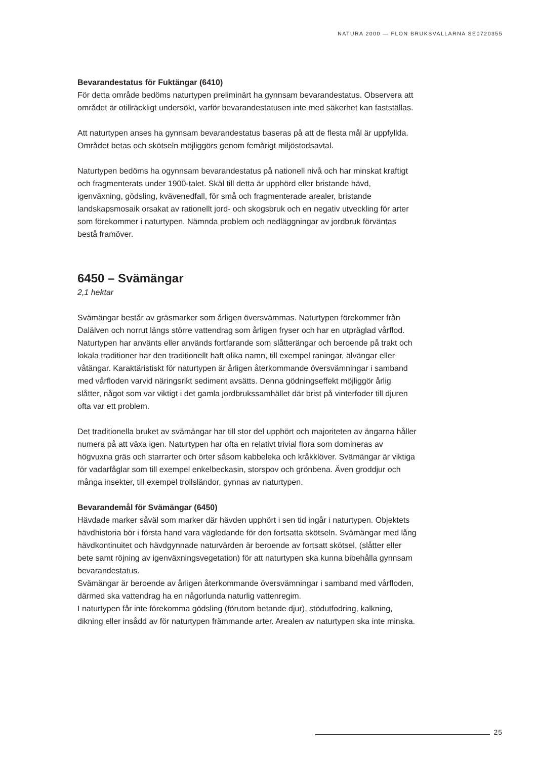NATURA 2000 — FLON BRUKSVALLARNA SE0720355
Bevarandestatus för Fuktängar (6410)
För detta område bedöms naturtypen preliminärt ha gynnsam bevarandestatus. Observera att området är otillräckligt undersökt, varför bevarandestatusen inte med säkerhet kan fastställas.
Att naturtypen anses ha gynnsam bevarandestatus baseras på att de flesta mål är uppfyllda. Området betas och skötseln möjliggörs genom femårigt miljöstodsavtal.
Naturtypen bedöms ha ogynnsam bevarandestatus på nationell nivå och har minskat kraftigt och fragmenterats under 1900-talet. Skäl till detta är upphörd eller bristande hävd, igenväxning, gödsling, kvävenedfall, för små och fragmenterade arealer, bristande landskapsmosaik orsakat av rationellt jord- och skogsbruk och en negativ utveckling för arter som förekommer i naturtypen. Nämnda problem och nedläggningar av jordbruk förväntas bestå framöver.
6450 – Svämängar
2,1 hektar
Svämängar består av gräsmarker som årligen översvämmas. Naturtypen förekommer från Dalälven och norrut längs större vattendrag som årligen fryser och har en utpräglad vårflod. Naturtypen har använts eller används fortfarande som slåtterängar och beroende på trakt och lokala traditioner har den traditionellt haft olika namn, till exempel raningar, älvängar eller våtängar. Karaktäristiskt för naturtypen är årligen återkommande översvämningar i samband med vårfloden varvid näringsrikt sediment avsätts. Denna gödningseffekt möjliggör årlig slåtter, något som var viktigt i det gamla jordbrukssamhället där brist på vinterfoder till djuren ofta var ett problem.
Det traditionella bruket av svämängar har till stor del upphört och majoriteten av ängarna håller numera på att växa igen. Naturtypen har ofta en relativt trivial flora som domineras av högvuxna gräs och starrarter och örter såsom kabbeleka och kråkklöver. Svämängar är viktiga för vadarfåglar som till exempel enkelbeckasin, storspov och grönbena. Även groddjur och många insekter, till exempel trollsländor, gynnas av naturtypen.
Bevarandemål för Svämängar (6450)
Hävdade marker såväl som marker där hävden upphört i sen tid ingår i naturtypen. Objektets hävdhistoria bör i första hand vara vägledande för den fortsatta skötseln. Svämängar med lång hävdkontinuitet och hävdgynnade naturvärden är beroende av fortsatt skötsel, (slåtter eller bete samt röjning av igenväxningsvegetation) för att naturtypen ska kunna bibehålla gynnsam bevarandestatus.
Svämängar är beroende av årligen återkommande översvämningar i samband med vårfloden, därmed ska vattendrag ha en någorlunda naturlig vattenregim.
I naturtypen får inte förekomma gödsling (förutom betande djur), stödutfodring, kalkning, dikning eller insådd av för naturtypen främmande arter. Arealen av naturtypen ska inte minska.
25